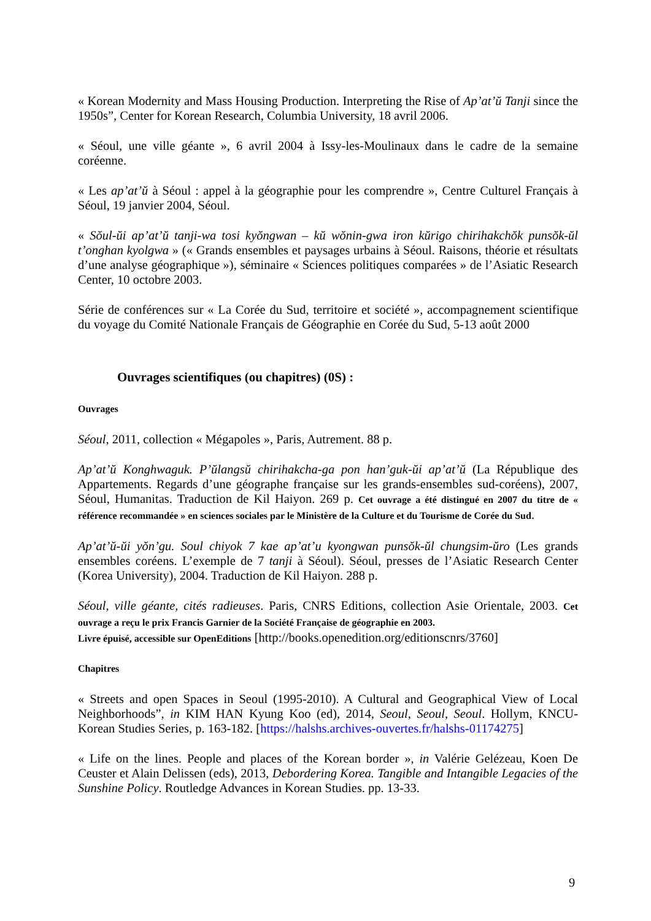« Korean Modernity and Mass Housing Production. Interpreting the Rise of Ap’at’ŭ Tanji since the 1950s”, Center for Korean Research, Columbia University, 18 avril 2006.
« Séoul, une ville géante », 6 avril 2004 à Issy-les-Moulinaux dans le cadre de la semaine coréenne.
« Les ap’at’ŭ à Séoul : appel à la géographie pour les comprendre », Centre Culturel Français à Séoul, 19 janvier 2004, Séoul.
« Sŏul-ŭi ap’at’ŭ tanji-wa tosi kyŏngwan – kŭ wŏnin-gwa iron kŭrigo chirihakchŏk punsŏk-ŭl t’onghan kyolgwa » (« Grands ensembles et paysages urbains à Séoul. Raisons, théorie et résultats d’une analyse géographique »), séminaire « Sciences politiques comparées » de l’Asiatic Research Center, 10 octobre 2003.
Série de conférences sur « La Corée du Sud, territoire et société », accompagnement scientifique du voyage du Comité Nationale Français de Géographie en Corée du Sud, 5-13 août 2000
Ouvrages scientifiques (ou chapitres) (0S) :
Ouvrages
Séoul, 2011, collection « Mégapoles », Paris, Autrement. 88 p.
Ap’at’ŭ Konghwaguk. P’ŭlangsŭ chirihakcha-ga pon han’guk-ŭi ap’at’ŭ (La République des Appartements. Regards d’une géographe française sur les grands-ensembles sud-coréens), 2007, Séoul, Humanitas. Traduction de Kil Haiyon. 269 p. Cet ouvrage a été distingué en 2007 du titre de « référence recommandée » en sciences sociales par le Ministère de la Culture et du Tourisme de Corée du Sud.
Ap’at’ŭ-ŭi yŏn’gu. Soul chiyok 7 kae ap’at’u kyongwan punsŏk-ŭl chungsim-ŭro (Les grands ensembles coréens. L’exemple de 7 tanji à Séoul). Séoul, presses de l’Asiatic Research Center (Korea University), 2004. Traduction de Kil Haiyon. 288 p.
Séoul, ville géante, cités radieuses. Paris, CNRS Editions, collection Asie Orientale, 2003. Cet ouvrage a reçu le prix Francis Garnier de la Société Française de géographie en 2003.
Livre épuisé, accessible sur OpenEditions [http://books.openedition.org/editionscnrs/3760]
Chapitres
« Streets and open Spaces in Seoul (1995-2010). A Cultural and Geographical View of Local Neighborhoods”, in KIM HAN Kyung Koo (ed), 2014, Seoul, Seoul, Seoul. Hollym, KNCU-Korean Studies Series, p. 163-182. [https://halshs.archives-ouvertes.fr/halshs-01174275]
« Life on the lines. People and places of the Korean border », in Valérie Gelézeau, Koen De Ceuster et Alain Delissen (eds), 2013, Debordering Korea. Tangible and Intangible Legacies of the Sunshine Policy. Routledge Advances in Korean Studies. pp. 13-33.
9